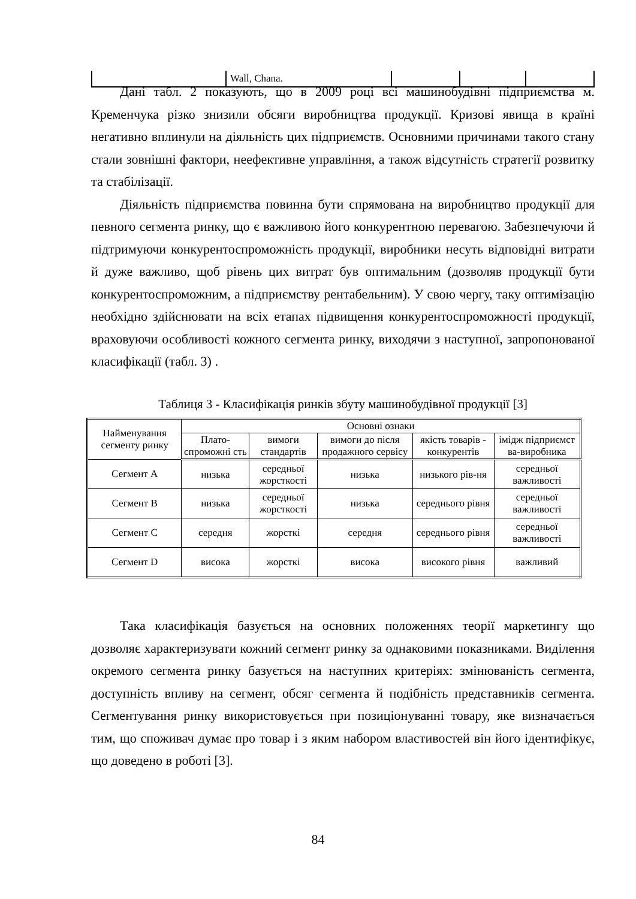| | Wall, Chana. | | | |
Дані табл. 2 показують, що в 2009 році всі машинобудівні підприємства м. Кременчука різко знизили обсяги виробництва продукції. Кризові явища в країні негативно вплинули на діяльність цих підприємств. Основними причинами такого стану стали зовнішні фактори, неефективне управління, а також відсутність стратегії розвитку та стабілізації.
Діяльність підприємства повинна бути спрямована на виробництво продукції для певного сегмента ринку, що є важливою його конкурентною перевагою. Забезпечуючи й підтримуючи конкурентоспроможність продукції, виробники несуть відповідні витрати й дуже важливо, щоб рівень цих витрат був оптимальним (дозволяв продукції бути конкурентоспроможним, а підприємству рентабельним). У свою чергу, таку оптимізацію необхідно здійснювати на всіх етапах підвищення конкурентоспроможності продукції, враховуючи особливості кожного сегмента ринку, виходячи з наступної, запропонованої класифікації (табл. 3) .
Таблиця 3 - Класифікація ринків збуту машинобудівної продукції [3]
| Найменування сегменту ринку | Основні ознаки | | | | |
| --- | --- | --- | --- | --- | --- |
| | Плато-спроможні сть | вимоги стандартів | вимоги до після продажного сервісу | якість товарів - конкурентів | імідж підприємст ва-виробника |
| Сегмент A | низька | середньої жорсткості | низька | низького рів-ня | середньої важливості |
| Сегмент B | низька | середньої жорсткості | низька | середнього рівня | середньої важливості |
| Сегмент C | середня | жорсткі | середня | середнього рівня | середньої важливості |
| Сегмент D | висока | жорсткі | висока | високого рівня | важливий |
Така класифікація базується на основних положеннях теорії маркетингу що дозволяє характеризувати кожний сегмент ринку за однаковими показниками. Виділення окремого сегмента ринку базується на наступних критеріях: змінюваність сегмента, доступність впливу на сегмент, обсяг сегмента й подібність представників сегмента. Сегментування ринку використовується при позиціонуванні товару, яке визначається тим, що споживач думає про товар і з яким набором властивостей він його ідентифікує, що доведено в роботі [3].
84